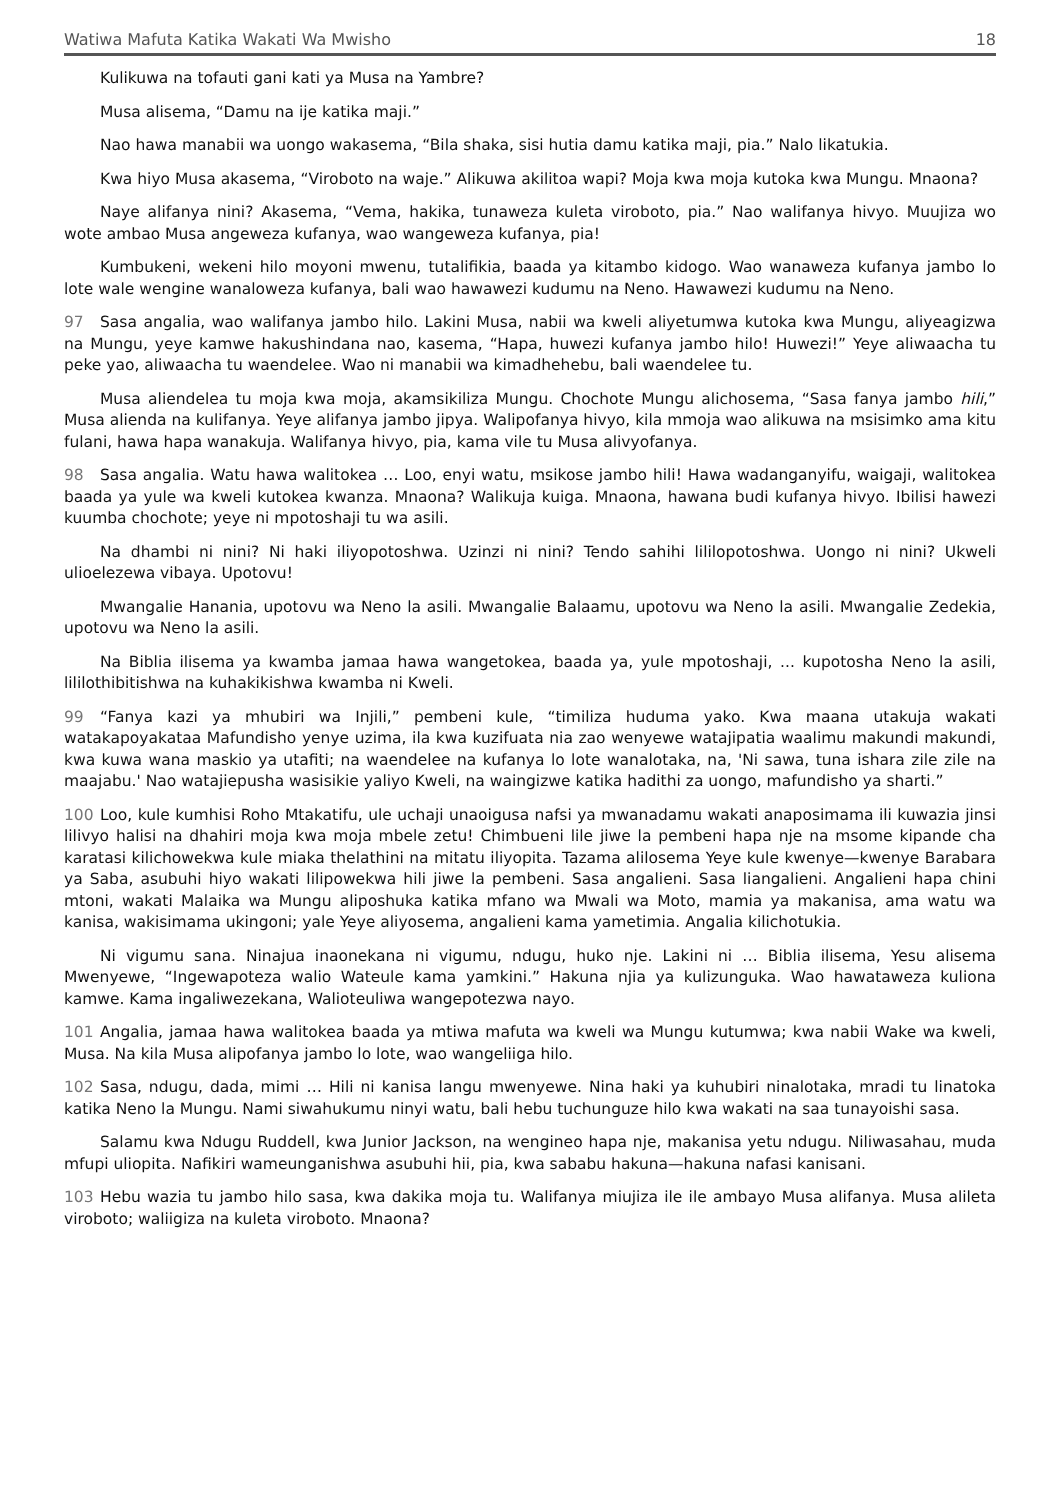Watiwa Mafuta Katika Wakati Wa Mwisho 18
Kulikuwa na tofauti gani kati ya Musa na Yambre?
Musa alisema, “Damu na ije katika maji.”
Nao hawa manabii wa uongo wakasema, “Bila shaka, sisi hutia damu katika maji, pia.” Nalo likatukia.
Kwa hiyo Musa akasema, “Viroboto na waje.” Alikuwa akilitoa wapi? Moja kwa moja kutoka kwa Mungu. Mnaona?
Naye alifanya nini? Akasema, “Vema, hakika, tunaweza kuleta viroboto, pia.” Nao walifanya hivyo. Muujiza wo wote ambao Musa angeweza kufanya, wao wangeweza kufanya, pia!
Kumbukeni, wekeni hilo moyoni mwenu, tutalifikia, baada ya kitambo kidogo. Wao wanaweza kufanya jambo lo lote wale wengine wanaloweza kufanya, bali wao hawawezi kudumu na Neno. Hawawezi kudumu na Neno.
97 Sasa angalia, wao walifanya jambo hilo. Lakini Musa, nabii wa kweli aliyetumwa kutoka kwa Mungu, aliyeagizwa na Mungu, yeye kamwe hakushindana nao, kasema, “Hapa, huwezi kufanya jambo hilo! Huwezi!” Yeye aliwaacha tu peke yao, aliwaacha tu waendelee. Wao ni manabii wa kimadhehebu, bali waendelee tu.
Musa aliendelea tu moja kwa moja, akamsikiliza Mungu. Chochote Mungu alichosema, “Sasa fanya jambo hili,” Musa alienda na kulifanya. Yeye alifanya jambo jipya. Walipofanya hivyo, kila mmoja wao alikuwa na msisimko ama kitu fulani, hawa hapa wanakuja. Walifanya hivyo, pia, kama vile tu Musa alivyofanya.
98 Sasa angalia. Watu hawa walitokea … Loo, enyi watu, msikose jambo hili! Hawa wadanganyifu, waigaji, walitokea baada ya yule wa kweli kutokea kwanza. Mnaona? Walikuja kuiga. Mnaona, hawana budi kufanya hivyo. Ibilisi hawezi kuumba chochote; yeye ni mpotoshaji tu wa asili.
Na dhambi ni nini? Ni haki iliyopotoshwa. Uzinzi ni nini? Tendo sahihi lililopotoshwa. Uongo ni nini? Ukweli ulioelezewa vibaya. Upotovu!
Mwangalie Hanania, upotovu wa Neno la asili. Mwangalie Balaamu, upotovu wa Neno la asili. Mwangalie Zedekia, upotovu wa Neno la asili.
Na Biblia ilisema ya kwamba jamaa hawa wangetokea, baada ya, yule mpotoshaji, ... kupotosha Neno la asili, lililothibitishwa na kuhakikishwa kwamba ni Kweli.
99 “Fanya kazi ya mhubiri wa Injili,” pembeni kule, “timiliza huduma yako. Kwa maana utakuja wakati watakapoyakataa Mafundisho yenye uzima, ila kwa kuzifuata nia zao wenyewe watajipatia waalimu makundi makundi, kwa kuwa wana maskio ya utafiti; na waendelee na kufanya lo lote wanalotaka, na, 'Ni sawa, tuna ishara zile zile na maajabu.' Nao watajiepusha wasisikie yaliyo Kweli, na waingizwe katika hadithi za uongo, mafundisho ya sharti.”
100 Loo, kule kumhisi Roho Mtakatifu, ule uchaji unaoigusa nafsi ya mwanadamu wakati anaposimama ili kuwazia jinsi lilivyo halisi na dhahiri moja kwa moja mbele zetu! Chimbueni lile jiwe la pembeni hapa nje na msome kipande cha karatasi kilichowekwa kule miaka thelathini na mitatu iliyopita. Tazama alilosema Yeye kule kwenye—kwenye Barabara ya Saba, asubuhi hiyo wakati lilipowekwa hili jiwe la pembeni. Sasa angalieni. Sasa liangalieni. Angalieni hapa chini mtoni, wakati Malaika wa Mungu aliposhuka katika mfano wa Mwali wa Moto, mamia ya makanisa, ama watu wa kanisa, wakisimama ukingoni; yale Yeye aliyosema, angalieni kama yametimia. Angalia kilichotukia.
Ni vigumu sana. Ninajua inaonekana ni vigumu, ndugu, huko nje. Lakini ni … Biblia ilisema, Yesu alisema Mwenyewe, “Ingewapoteza walio Wateule kama yamkini.” Hakuna njia ya kulizunguka. Wao hawataweza kuliona kamwe. Kama ingaliwezekana, Walioteuliwa wangepotezwa nayo.
101 Angalia, jamaa hawa walitokea baada ya mtiwa mafuta wa kweli wa Mungu kutumwa; kwa nabii Wake wa kweli, Musa. Na kila Musa alipofanya jambo lo lote, wao wangeliiga hilo.
102 Sasa, ndugu, dada, mimi … Hili ni kanisa langu mwenyewe. Nina haki ya kuhubiri ninalotaka, mradi tu linatoka katika Neno la Mungu. Nami siwahukumu ninyi watu, bali hebu tuchunguze hilo kwa wakati na saa tunayoishi sasa.
Salamu kwa Ndugu Ruddell, kwa Junior Jackson, na wengineo hapa nje, makanisa yetu ndugu. Niliwasahau, muda mfupi uliopita. Nafikiri wameunganishwa asubuhi hii, pia, kwa sababu hakuna—hakuna nafasi kanisani.
103 Hebu wazia tu jambo hilo sasa, kwa dakika moja tu. Walifanya miujiza ile ile ambayo Musa alifanya. Musa alileta viroboto; waliigiza na kuleta viroboto. Mnaona?